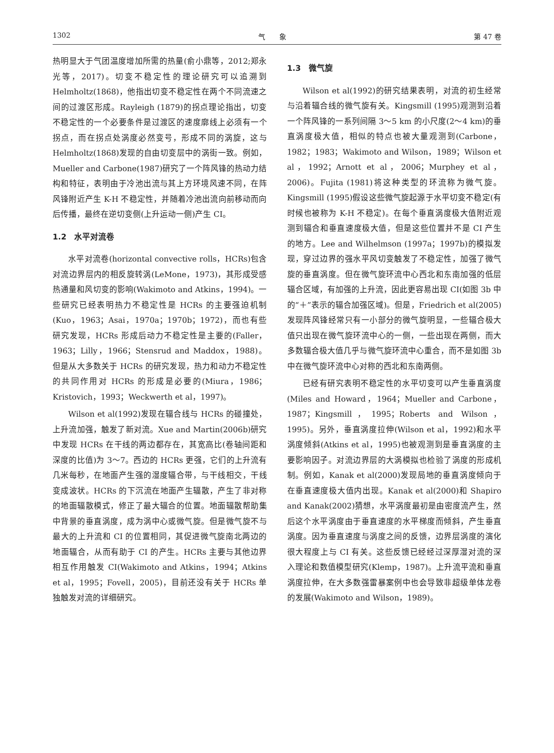1302 气　　象 第 47 卷
热明显大于气团温度增加所需的热量(俞小鼎等，2012;郑永光等，2017)。切变不稳定性的理论研究可以追溯到 Helmholtz(1868)，他指出切变不稳定性在两个不同流速之间的过渡区形成。Rayleigh (1879)的拐点理论指出，切变不稳定性的一个必要条件是过渡区的速度廓线上必须有一个拐点，而在拐点处涡度必然变号，形成不同的涡旋，这与 Helmholtz(1868)发现的自由切变层中的涡街一致。例如，Mueller and Carbone(1987)研究了一个阵风锋的热动力结构和特征，表明由于冷池出流与其上方环境风速不同，在阵风锋附近产生 K-H 不稳定性，并随着冷池出流向前移动而向后传播，最终在逆切变侧(上升运动一侧)产生 CI。
1.2　水平对流卷
水平对流卷(horizontal convective rolls，HCRs)包含对流边界层内的相反旋转涡(LeMone，1973)，其形成受感热通量和风切变的影响(Wakimoto and Atkins，1994)。一些研究已经表明热力不稳定性是 HCRs 的主要强迫机制(Kuo，1963；Asai，1970a；1970b；1972)，而也有些研究发现，HCRs 形成后动力不稳定性是主要的(Faller，1963；Lilly，1966；Stensrud and Maddox，1988)。但是从大多数关于 HCRs 的研究发现，热力和动力不稳定性的共同作用对 HCRs 的形成是必要的(Miura，1986；Kristovich，1993；Weckwerth et al，1997)。
Wilson et al(1992)发现在辐合线与 HCRs 的碰撞处，上升流加强，触发了新对流。Xue and Martin(2006b)研究中发现 HCRs 在干线的两边都存在，其宽高比(卷轴间距和深度的比值)为 3～7。西边的 HCRs 更强，它们的上升流有几米每秒，在地面产生强的湿度辐合带，与干线相交，干线变成波状。HCRs 的下沉流在地面产生辐散，产生了非对称的地面辐散模式，修正了最大辐合的位置。地面辐散帮助集中背景的垂直涡度，成为涡中心或微气旋。但是微气旋不与最大的上升流和 CI 的位置相同，其促进微气旋南北两边的地面辐合，从而有助于 CI 的产生。HCRs 主要与其他边界相互作用触发 CI(Wakimoto and Atkins，1994；Atkins et al，1995；Fovell，2005)，目前还没有关于 HCRs 单独触发对流的详细研究。
1.3　微气旋
Wilson et al(1992)的研究结果表明，对流的初生经常与沿着辐合线的微气旋有关。Kingsmill (1995)观测到沿着一个阵风锋的一系列间隔 3～5 km 的小尺度(2～4 km)的垂直涡度极大值，相似的特点也被大量观测到(Carbone，1982；1983；Wakimoto and Wilson，1989；Wilson et al，1992；Arnott et al，2006；Murphey et al，2006)。Fujita (1981)将这种类型的环流称为微气旋。Kingsmill (1995)假设这些微气旋起源于水平切变不稳定(有时候也被称为 K-H 不稳定)。在每个垂直涡度极大值附近观测到辐合和垂直速度极大值，但是这些位置并不是 CI 产生的地方。Lee and Wilhelmson (1997a；1997b)的模拟发现，穿过边界的强水平风切变触发了不稳定性，加强了微气旋的垂直涡度。但在微气旋环流中心西北和东南加强的低层辐合区域，有加强的上升流，因此更容易出现 CI(如图 3b 中的“＋”表示的辐合加强区域)。但是，Friedrich et al(2005)发现阵风锋经常只有一小部分的微气旋明显，一些辐合极大值只出现在微气旋环流中心的一侧，一些出现在两侧，而大多数辐合极大值几乎与微气旋环流中心重合，而不是如图 3b 中在微气旋环流中心对称的西北和东南两侧。
已经有研究表明不稳定性的水平切变可以产生垂直涡度(Miles and Howard，1964；Mueller and Carbone，1987；Kingsmill，1995；Roberts and Wilson，1995)。另外，垂直涡度拉伸(Wilson et al，1992)和水平涡度倾斜(Atkins et al，1995)也被观测到是垂直涡度的主要影响因子。对流边界层的大涡模拟也检验了涡度的形成机制。例如，Kanak et al(2000)发现局地的垂直涡度倾向于在垂直速度极大值内出现。Kanak et al(2000)和 Shapiro and Kanak(2002)猜想，水平涡度最初是由密度流产生，然后这个水平涡度由于垂直速度的水平梯度而倾斜，产生垂直涡度。因为垂直速度与涡度之间的反馈，边界层涡度的演化很大程度上与 CI 有关。这些反馈已经经过深厚湿对流的深入理论和数值模型研究(Klemp，1987)。上升流平流和垂直涡度拉伸，在大多数强雷暴案例中也会导致非超级单体龙卷的发展(Wakimoto and Wilson，1989)。